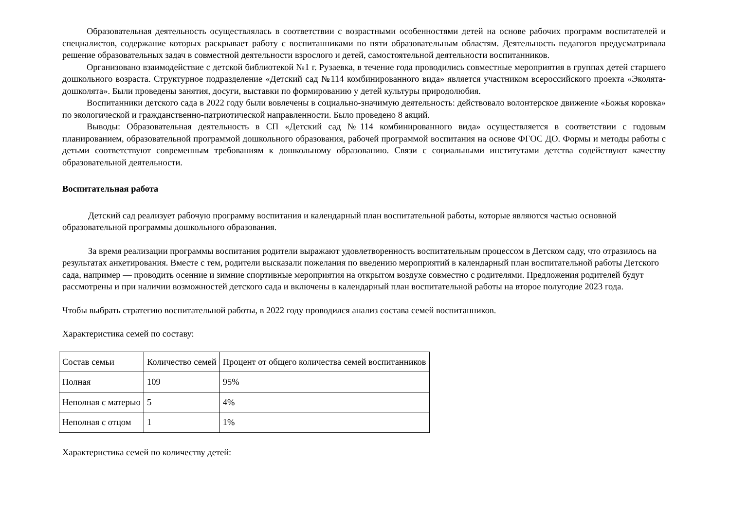Образовательная деятельность осуществлялась в соответствии с возрастными особенностями детей на основе рабочих программ воспитателей и специалистов, содержание которых раскрывает работу с воспитанниками по пяти образовательным областям. Деятельность педагогов предусматривала решение образовательных задач в совместной деятельности взрослого и детей, самостоятельной деятельности воспитанников.
Организовано взаимодействие с детской библиотекой №1 г. Рузаевка, в течение года проводились совместные мероприятия в группах детей старшего дошкольного возраста. Структурное подразделение «Детский сад №114 комбинированного вида» является участником всероссийского проекта «Эколята-дошколята». Были проведены занятия, досуги, выставки по формированию у детей культуры природолюбия.
Воспитанники детского сада в 2022 году были вовлечены в социально-значимую деятельность: действовало волонтерское движение «Божья коровка» по экологической и гражданственно-патриотической направленности. Было проведено 8 акций.
Выводы: Образовательная деятельность в СП «Детский сад №114 комбинированного вида» осуществляется в соответствии с годовым планированием, образовательной программой дошкольного образования, рабочей программой воспитания на основе ФГОС ДО. Формы и методы работы с детьми соответствуют современным требованиям к дошкольному образованию. Связи с социальными институтами детства содействуют качеству образовательной деятельности.
Воспитательная работа
Детский сад реализует рабочую программу воспитания и календарный план воспитательной работы, которые являются частью основной образовательной программы дошкольного образования.
За время реализации программы воспитания родители выражают удовлетворенность воспитательным процессом в Детском саду, что отразилось на результатах анкетирования. Вместе с тем, родители высказали пожелания по введению мероприятий в календарный план воспитательной работы Детского сада, например — проводить осенние и зимние спортивные мероприятия на открытом воздухе совместно с родителями. Предложения родителей будут рассмотрены и при наличии возможностей детского сада и включены в календарный план воспитательной работы на второе полугодие 2023 года.
Чтобы выбрать стратегию воспитательной работы, в 2022 году проводился анализ состава семей воспитанников.
Характеристика семей по составу:
| Состав семьи | Количество семей | Процент от общего количества семей воспитанников |
| Полная | 109 | 95% |
| Неполная с матерью | 5 | 4% |
| Неполная с отцом | 1 | 1% |
Характеристика семей по количеству детей: